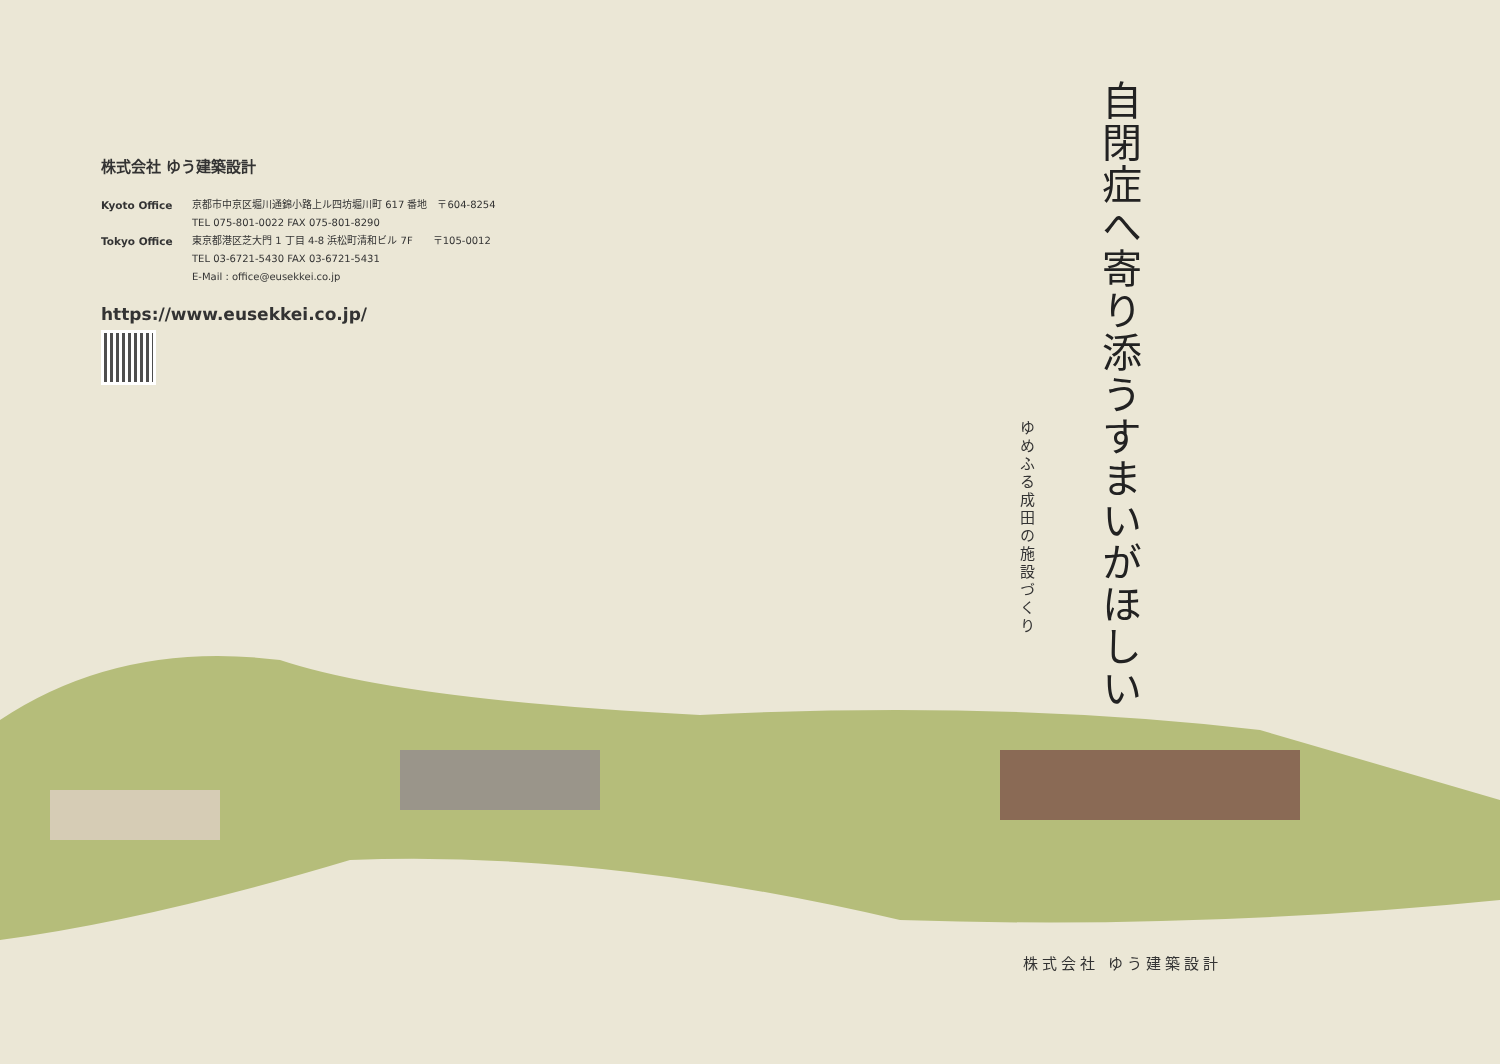株式会社 ゆう建築設計
Kyoto Office 京都市中京区堀川通錦小路上ル四坊堀川町 617 番地　〒604-8254
TEL 075-801-0022 FAX 075-801-8290
Tokyo Office 東京都港区芝大門 1 丁目 4-8 浜松町清和ビル 7F　　〒105-0012
TEL 03-6721-5430 FAX 03-6721-5431
E-Mail : office@eusekkei.co.jp
https://www.eusekkei.co.jp/
自閉症へ寄り添うすまいがほしい
ゆめふる成田の施設づくり
株式会社 ゆう建築設計